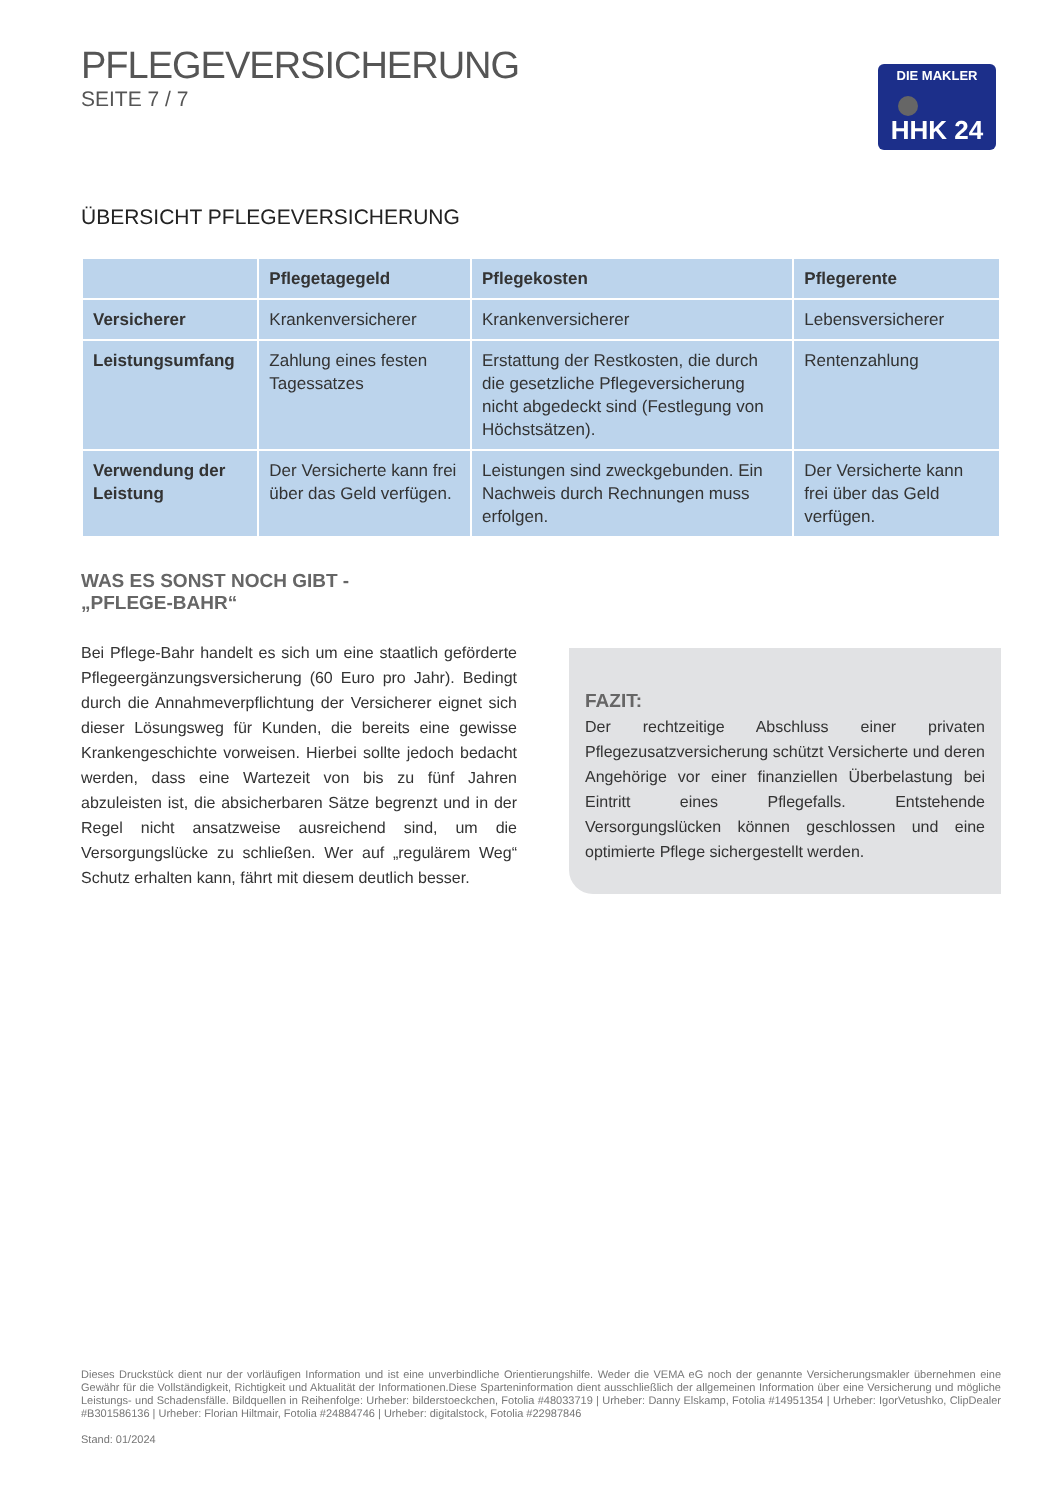PFLEGEVERSICHERUNG
SEITE 7 / 7
DIE MAKLER
HHK 24
ÜBERSICHT PFLEGEVERSICHERUNG
| | Pflegetagegeld | Pflegekosten | Pflegerente |
| --- | --- | --- | --- |
| Versicherer | Krankenversicherer | Krankenversicherer | Lebensversicherer |
| Leistungsumfang | Zahlung eines festen Tagessatzes | Erstattung der Restkosten, die durch die gesetzliche Pflegeversicherung nicht abgedeckt sind (Festlegung von Höchstsätzen). | Rentenzahlung |
| Verwendung der Leistung | Der Versicherte kann frei über das Geld verfügen. | Leistungen sind zweckgebunden. Ein Nachweis durch Rechnungen muss erfolgen. | Der Versicherte kann frei über das Geld verfügen. |
WAS ES SONST NOCH GIBT -
„PFLEGE-BAHR“
Bei Pflege-Bahr handelt es sich um eine staatlich geförderte Pflegeergänzungsversicherung (60 Euro pro Jahr). Bedingt durch die Annahmeverpflichtung der Versicherer eignet sich dieser Lösungsweg für Kunden, die bereits eine gewisse Krankengeschichte vorweisen. Hierbei sollte jedoch bedacht werden, dass eine Wartezeit von bis zu fünf Jahren abzuleisten ist, die absicherbaren Sätze begrenzt und in der Regel nicht ansatzweise ausreichend sind, um die Versorgungslücke zu schließen. Wer auf „regulärem Weg“ Schutz erhalten kann, fährt mit diesem deutlich besser.
FAZIT:
Der rechtzeitige Abschluss einer privaten Pflegezusatzversicherung schützt Versicherte und deren Angehörige vor einer finanziellen Überbelastung bei Eintritt eines Pflegefalls. Entstehende Versorgungslücken können geschlossen und eine optimierte Pflege sichergestellt werden.
Dieses Druckstück dient nur der vorläufigen Information und ist eine unverbindliche Orientierungshilfe. Weder die VEMA eG noch der genannte Versicherungsmakler übernehmen eine Gewähr für die Vollständigkeit, Richtigkeit und Aktualität der Informationen.Diese Sparteninformation dient ausschließlich der allgemeinen Information über eine Versicherung und mögliche Leistungs- und Schadensfälle. Bildquellen in Reihenfolge: Urheber: bilderstoeckchen, Fotolia #48033719 | Urheber: Danny Elskamp, Fotolia #14951354 | Urheber: IgorVetushko, ClipDealer #B301586136 | Urheber: Florian Hiltmair, Fotolia #24884746 | Urheber: digitalstock, Fotolia #22987846
Stand: 01/2024